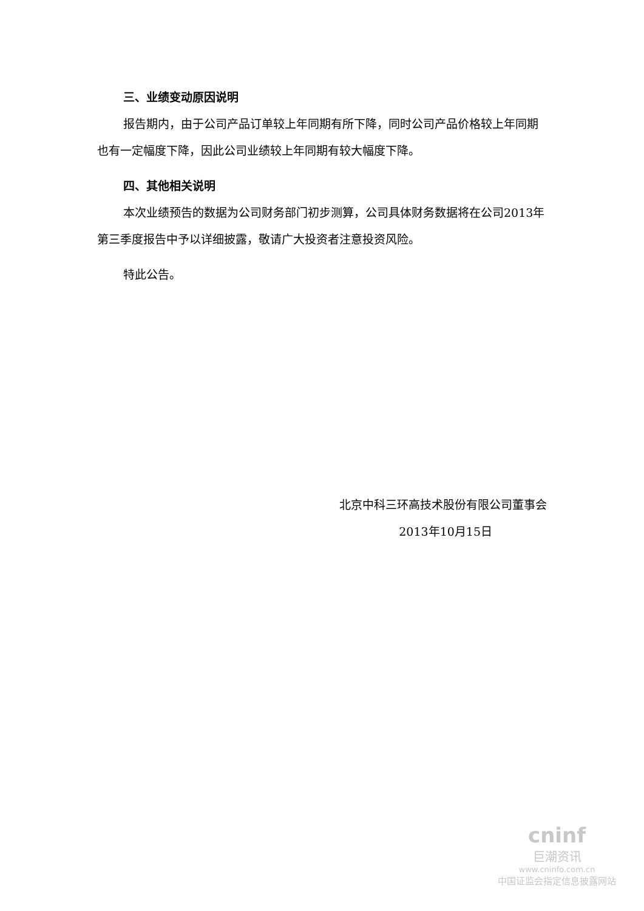三、业绩变动原因说明
报告期内，由于公司产品订单较上年同期有所下降，同时公司产品价格较上年同期也有一定幅度下降，因此公司业绩较上年同期有较大幅度下降。
四、其他相关说明
本次业绩预告的数据为公司财务部门初步测算，公司具体财务数据将在公司2013年第三季度报告中予以详细披露，敬请广大投资者注意投资风险。
特此公告。
北京中科三环高技术股份有限公司董事会
2013年10月15日
cninf
巨潮资讯
www.cninfo.com.cn
中国证监会指定信息披露网站